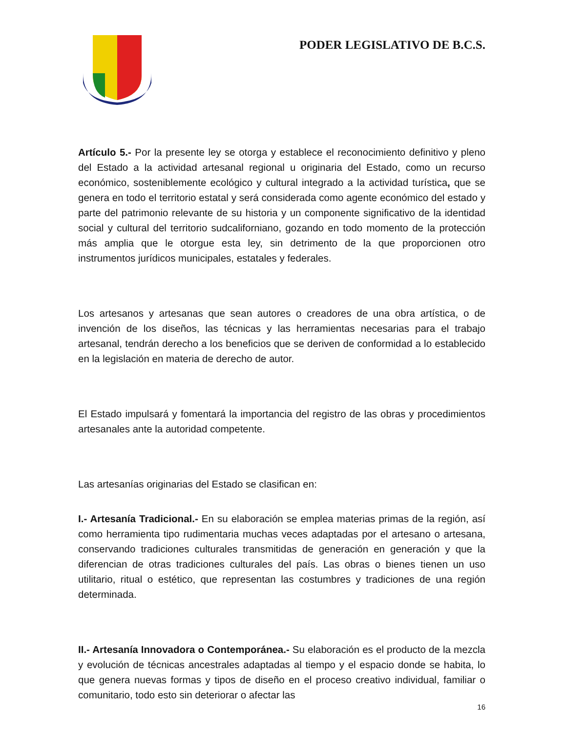PODER LEGISLATIVO DE B.C.S.
Artículo 5.- Por la presente ley se otorga y establece el reconocimiento definitivo y pleno del Estado a la actividad artesanal regional u originaria del Estado, como un recurso económico, sosteniblemente ecológico y cultural integrado a la actividad turística, que se genera en todo el territorio estatal y será considerada como agente económico del estado y parte del patrimonio relevante de su historia y un componente significativo de la identidad social y cultural del territorio sudcaliforniano, gozando en todo momento de la protección más amplia que le otorgue esta ley, sin detrimento de la que proporcionen otro instrumentos jurídicos municipales, estatales y federales.
Los artesanos y artesanas que sean autores o creadores de una obra artística, o de invención de los diseños, las técnicas y las herramientas necesarias para el trabajo artesanal, tendrán derecho a los beneficios que se deriven de conformidad a lo establecido en la legislación en materia de derecho de autor.
El Estado impulsará y fomentará la importancia del registro de las obras y procedimientos artesanales ante la autoridad competente.
Las artesanías originarias del Estado se clasifican en:
I.- Artesanía Tradicional.- En su elaboración se emplea materias primas de la región, así como herramienta tipo rudimentaria muchas veces adaptadas por el artesano o artesana, conservando tradiciones culturales transmitidas de generación en generación y que la diferencian de otras tradiciones culturales del país. Las obras o bienes tienen un uso utilitario, ritual o estético, que representan las costumbres y tradiciones de una región determinada.
II.- Artesanía Innovadora o Contemporánea.- Su elaboración es el producto de la mezcla y evolución de técnicas ancestrales adaptadas al tiempo y el espacio donde se habita, lo que genera nuevas formas y tipos de diseño en el proceso creativo individual, familiar o comunitario, todo esto sin deteriorar o afectar las
16